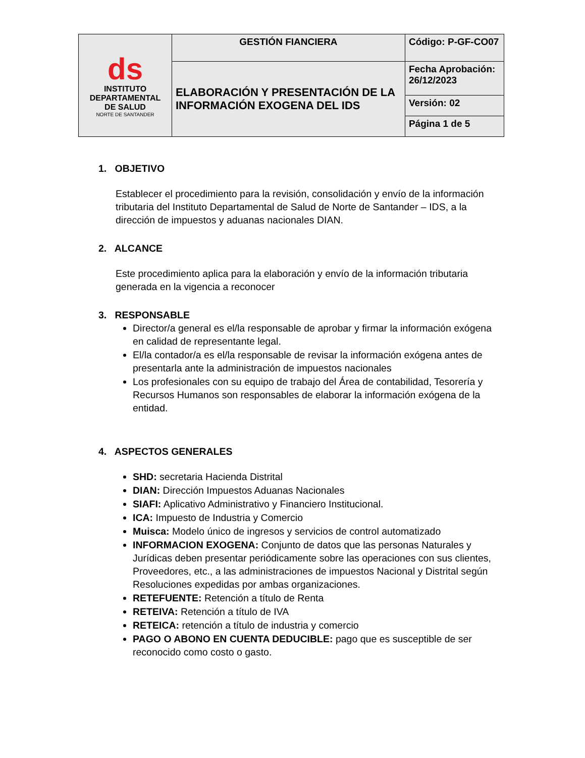| ds INSTITUTO DEPARTAMENTAL DE SALUD NORTE DE SANTANDER | GESTIÓN FIANCIERA | Código: P-GF-CO07 |
| | ELABORACIÓN Y PRESENTACIÓN DE LA INFORMACIÓN EXOGENA DEL IDS | Fecha Aprobación: 26/12/2023 |
| | | Versión: 02 |
| | | Página 1 de 5 |
1. OBJETIVO
Establecer el procedimiento para la revisión, consolidación y envío de la información tributaria del Instituto Departamental de Salud de Norte de Santander – IDS, a la dirección de impuestos y aduanas nacionales DIAN.
2. ALCANCE
Este procedimiento aplica para la elaboración y envío de la información tributaria generada en la vigencia a reconocer
3. RESPONSABLE
Director/a general es el/la responsable de aprobar y firmar la información exógena en calidad de representante legal.
El/la contador/a es el/la responsable de revisar la información exógena antes de presentarla ante la administración de impuestos nacionales
Los profesionales con su equipo de trabajo del Área de contabilidad, Tesorería y Recursos Humanos son responsables de elaborar la información exógena de la entidad.
4. ASPECTOS GENERALES
SHD: secretaria Hacienda Distrital
DIAN: Dirección Impuestos Aduanas Nacionales
SIAFI: Aplicativo Administrativo y Financiero Institucional.
ICA: Impuesto de Industria y Comercio
Muisca: Modelo único de ingresos y servicios de control automatizado
INFORMACION EXOGENA: Conjunto de datos que las personas Naturales y Jurídicas deben presentar periódicamente sobre las operaciones con sus clientes, Proveedores, etc., a las administraciones de impuestos Nacional y Distrital según Resoluciones expedidas por ambas organizaciones.
RETEFUENTE: Retención a título de Renta
RETEIVA: Retención a título de IVA
RETEICA: retención a título de industria y comercio
PAGO O ABONO EN CUENTA DEDUCIBLE: pago que es susceptible de ser reconocido como costo o gasto.